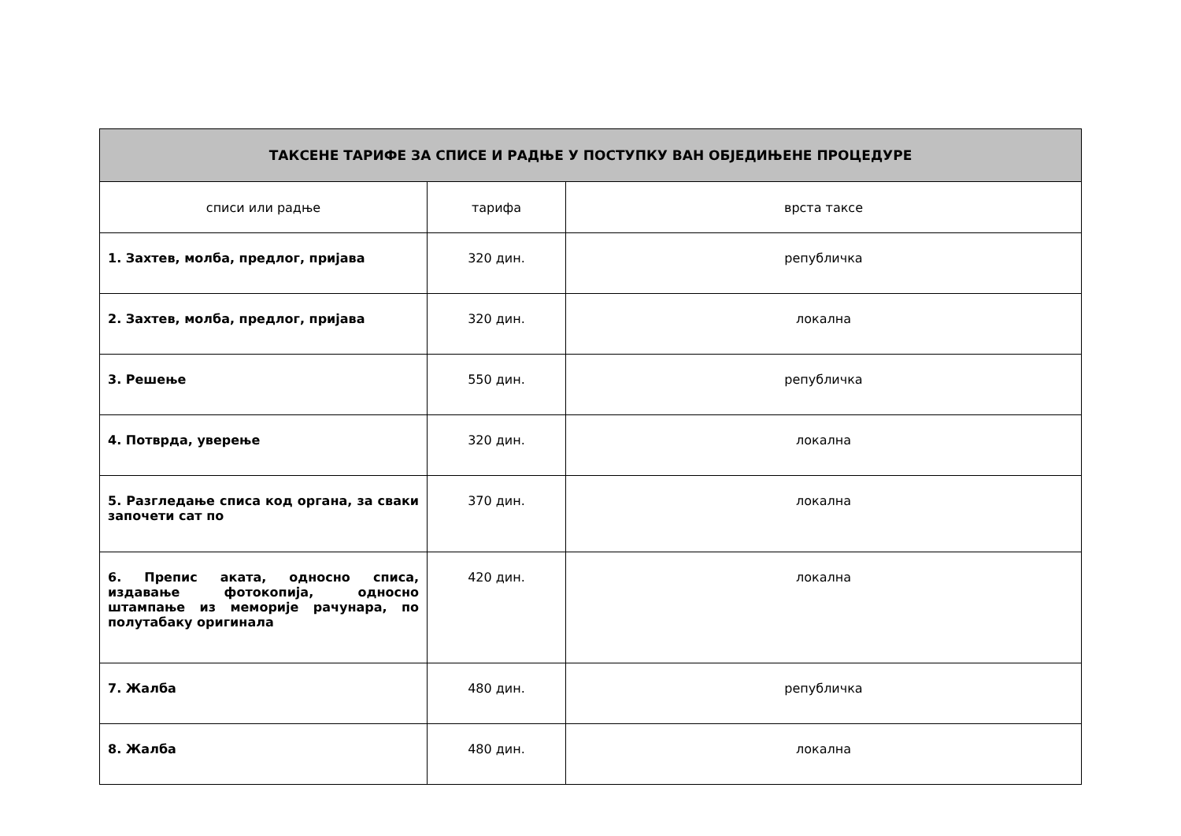| ТАКСЕНЕ ТАРИФЕ ЗА СПИСЕ И РАДЊЕ У ПОСТУПКУ ВАН ОБЈЕДИЊЕНЕ ПРОЦЕДУРЕ | | |
| --- | --- | --- |
| списи или радње | тарифа | врста таксе |
| 1. Захтев, молба, предлог, пријава | 320 дин. | републичка |
| 2. Захтев, молба, предлог, пријава | 320 дин. | локална |
| 3. Решење | 550 дин. | републичка |
| 4. Потврда, уверење | 320 дин. | локална |
| 5. Разгледање списа код органа, за сваки започети сат по | 370 дин. | локална |
| 6. Препис аката, односно списа, издавање фотокопија, односно штампање из меморије рачунара, по полутабаку оригинала | 420 дин. | локална |
| 7. Жалба | 480 дин. | републичка |
| 8. Жалба | 480 дин. | локална |